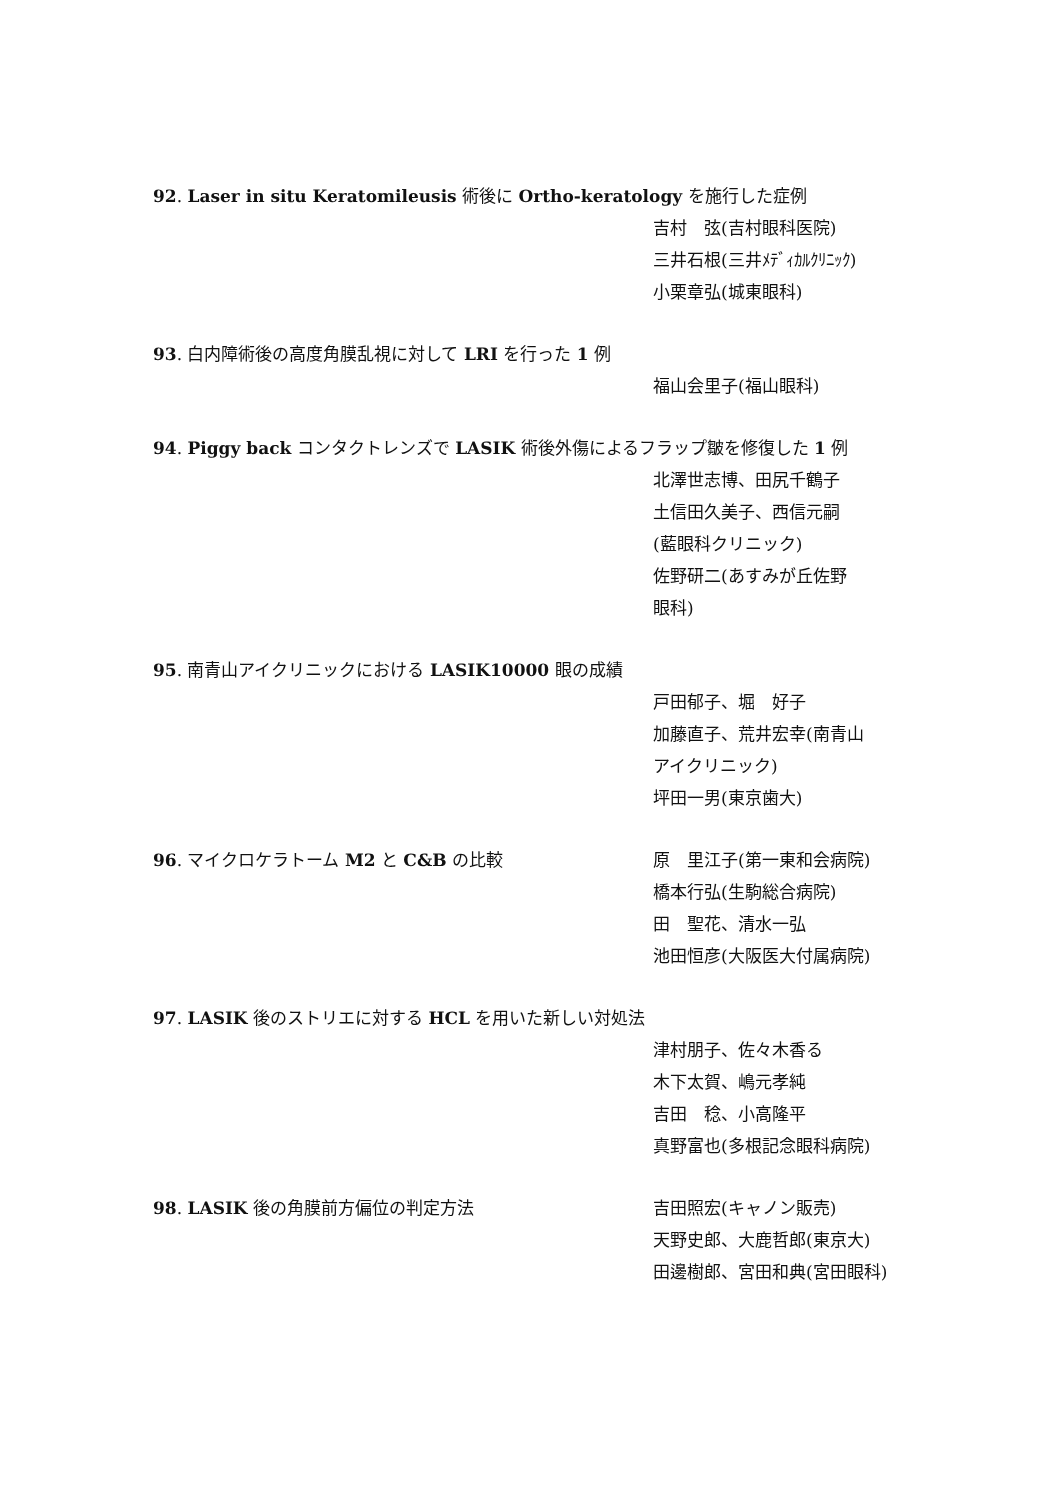92. Laser in situ Keratomileusis 術後に Ortho-keratology を施行した症例
吉村　弦(吉村眼科医院)
三井石根(三井ﾒﾃﾞｨｶﾙｸﾘﾆｯｸ)
小栗章弘(城東眼科)
93. 白内障術後の高度角膜乱視に対して LRI を行った 1 例
福山会里子(福山眼科)
94. Piggy back コンタクトレンズで LASIK 術後外傷によるフラップ皺を修復した 1 例
北澤世志博、田尻千鶴子
土信田久美子、西信元嗣
(藍眼科クリニック)
佐野研二(あすみが丘佐野
眼科)
95. 南青山アイクリニックにおける LASIK10000 眼の成績
戸田郁子、堀　好子
加藤直子、荒井宏幸(南青山
アイクリニック)
坪田一男(東京歯大)
96. マイクロケラトーム M2 と C&B の比較 原　里江子(第一東和会病院)
橋本行弘(生駒総合病院)
田　聖花、清水一弘
池田恒彦(大阪医大付属病院)
97. LASIK 後のストリエに対する HCL を用いた新しい対処法
津村朋子、佐々木香る
木下太賀、嶋元孝純
吉田　稔、小高隆平
真野富也(多根記念眼科病院)
98. LASIK 後の角膜前方偏位の判定方法 吉田照宏(キャノン販売)
天野史郎、大鹿哲郎(東京大)
田邊樹郎、宮田和典(宮田眼科)